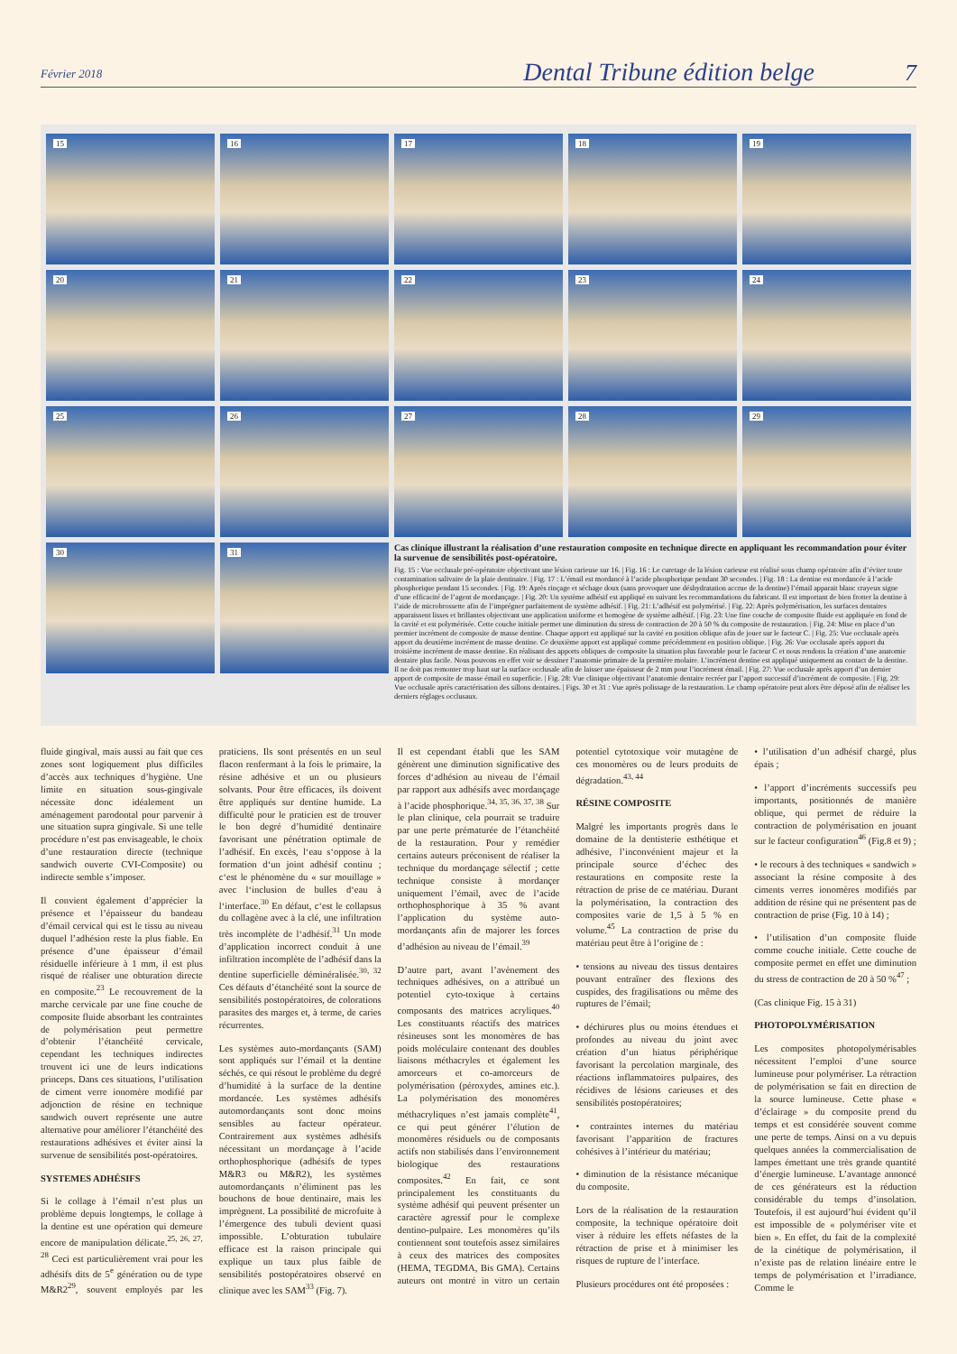Février 2018 Dental Tribune édition belge 7
15
16
17
18
19
20
21
22
23
24
25
26
27
28
29
30
31
Cas clinique illustrant la réalisation d’une restauration composite en technique directe en appliquant les recommandation pour éviter la survenue de sensibilités post-opératoire.
Fig. 15 : Vue occlusale pré-opératoire objectivant une lésion carieuse sur 16. | Fig. 16 : Le curetage de la lésion carieuse est réalisé sous champ opératoire afin d’éviter toute contamination salivaire de la plaie dentinaire. | Fig. 17 : L’émail est mordancé à l’acide phosphorique pendant 30 secondes. | Fig. 18 : La dentine est mordancée à l’acide phosphorique pendant 15 secondes. | Fig. 19: Après rinçage et séchage doux (sans provoquer une déshydratation accrue de la dentine) l’émail apparait blanc crayeux signe d’une efficacité de l’agent de mordançage. | Fig. 20: Un système adhésif est appliqué en suivant les recommandations du fabricant. Il est important de bien frotter la dentine à l’aide de microbrossette afin de l’imprégner parfaitement de système adhésif. | Fig. 21: L’adhésif est polymérisé. | Fig. 22: Après polymérisation, les surfaces dentaires apparaissent lisses et brillantes objectivant une application uniforme et homogène de système adhésif. | Fig. 23: Une fine couche de composite fluide est appliquée en fond de la cavité et est polymérisée. Cette couche initiale permet une diminution du stress de contraction de 20 à 50 % du composite de restauration. | Fig. 24: Mise en place d’un premier incrément de composite de masse dentine. Chaque apport est appliqué sur la cavité en position oblique afin de jouer sur le facteur C. | Fig. 25: Vue occlusale après apport du deuxième incrément de masse dentine. Ce deuxième apport est appliqué comme précédemment en position oblique. | Fig. 26: Vue occlusale après apport du troisième incrément de masse dentine. En réalisant des apports obliques de composite la situation plus favorable pour le facteur C et nous rendons la création d’une anatomie dentaire plus facile. Nous pouvons en effet voir se dessiner l’anatomie primaire de la première molaire. L’incrément dentine est appliqué uniquement au contact de la dentine. Il ne doit pas remonter trop haut sur la surface occlusale afin de laisser une épaisseur de 2 mm pour l’incrément émail. | Fig. 27: Vue occlusale après apport d’un dernier apport de composite de masse émail en superficie. | Fig. 28: Vue clinique objectivant l’anatomie dentaire recréer par l’apport successif d’incrément de composite. | Fig. 29: Vue occlusale après caractérisation des sillons dentaires. | Figs. 30 et 31 : Vue après polissage de la restauration. Le champ opératoire peut alors être déposé afin de réaliser les derniers réglages occlusaux.
fluide gingival, mais aussi au fait que ces zones sont logiquement plus difficiles d’accès aux techniques d’hygiène. Une limite en situation sous-gingivale nécessite donc idéalement un aménagement parodontal pour parvenir à une situation supra gingivale. Si une telle procédure n’est pas envisageable, le choix d’une restauration directe (technique sandwich ouverte CVI-Composite) ou indirecte semble s’imposer.
Il convient également d’apprécier la présence et l’épaisseur du bandeau d’émail cervical qui est le tissu au niveau duquel l’adhésion reste la plus fiable. En présence d’une épaisseur d’émail résiduelle inférieure à 1 mm, il est plus risqué de réaliser une obturation directe en composite.<sup>23</sup> Le recouvrement de la marche cervicale par une fine couche de composite fluide absorbant les contraintes de polymérisation peut permettre d’obtenir l’étanchéité cervicale, cependant les techniques indirectes trouvent ici une de leurs indications princeps. Dans ces situations, l’utilisation de ciment verre ionomère modifié par adjonction de résine en technique sandwich ouvert représente une autre alternative pour améliorer l’étanchéité des restaurations adhésives et éviter ainsi la survenue de sensibilités post-opératoires.
SYSTEMES ADHÉSIFS
Si le collage à l’émail n’est plus un problème depuis longtemps, le collage à la dentine est une opération qui demeure encore de manipulation délicate.<sup>25, 26, 27, 28</sup> Ceci est particulièrement vrai pour les adhésifs dits de 5<sup>e</sup> génération ou de type M&R2<sup>29</sup>, souvent employés par les praticiens. Ils sont présentés en un seul flacon renfermant à la fois le primaire, la résine adhésive et un ou plusieurs solvants. Pour être efficaces, ils doivent être appliqués sur dentine humide. La difficulté pour le praticien est de trouver le bon degré d’humidité dentinaire favorisant une pénétration optimale de l’adhésif. En excès, l‘eau s‘oppose à la formation d‘un joint adhésif continu ; c‘est le phénomène du « sur mouillage » avec l‘inclusion de bulles d‘eau à l‘interface.<sup>30</sup> En défaut, c‘est le collapsus du collagène avec à la clé, une infiltration très incomplète de l‘adhésif.<sup>31</sup> Un mode d’application incorrect conduit à une infiltration incomplète de l’adhésif dans la dentine superficielle déminéralisée.<sup>30, 32</sup> Ces défauts d’étanchéité sont la source de sensibilités postopératoires, de colorations parasites des marges et, à terme, de caries récurrentes.
Les systèmes auto-mordançants (SAM) sont appliqués sur l’émail et la dentine séchés, ce qui résout le problème du degré d’humidité à la surface de la dentine mordancée. Les systèmes adhésifs automordançants sont donc moins sensibles au facteur opérateur. Contrairement aux systèmes adhésifs nécessitant un mordançage à l’acide orthophosphorique (adhésifs de types M&R3 ou M&R2), les systèmes automordançants n’éliminent pas les bouchons de boue dentinaire, mais les imprègnent. La possibilité de microfuite à l’émergence des tubuli devient quasi impossible. L’obturation tubulaire efficace est la raison principale qui explique un taux plus faible de sensibilités postopératoires observé en clinique avec les SAM<sup>33</sup> (Fig. 7).
Il est cependant établi que les SAM génèrent une diminution significative des forces d‘adhésion au niveau de l’émail par rapport aux adhésifs avec mordançage à l’acide phosphorique.<sup>34, 35, 36, 37, 38</sup> Sur le plan clinique, cela pourrait se traduire par une perte prématurée de l’étanchéité de la restauration. Pour y remédier certains auteurs préconisent de réaliser la technique du mordançage sélectif ; cette technique consiste à mordançer uniquement l’émail, avec de l’acide orthophosphorique à 35 % avant l’application du système auto-mordançants afin de majorer les forces d’adhésion au niveau de l’émail.<sup>39</sup>
D’autre part, avant l’avènement des techniques adhésives, on a attribué un potentiel cyto-toxique à certains composants des matrices acryliques.<sup>40</sup> Les constituants réactifs des matrices résineuses sont les monomères de bas poids moléculaire contenant des doubles liaisons méthacryles et également les amorceurs et co-amorceurs de polymérisation (péroxydes, amines etc.). La polymérisation des monomères méthacryliques n’est jamais complète<sup>41</sup>, ce qui peut générer l’élution de monomères résiduels ou de composants actifs non stabilisés dans l’environnement biologique des restaurations composites.<sup>42</sup> En fait, ce sont principalement les constituants du système adhésif qui peuvent présenter un caractère agressif pour le complexe dentino-pulpaire. Les monomères qu’ils contiennent sont toutefois assez similaires à ceux des matrices des composites (HEMA, TEGDMA, Bis GMA). Certains auteurs ont montré in vitro un certain potentiel cytotoxique voir mutagène de ces monomères ou de leurs produits de dégradation.<sup>43, 44</sup>
RÉSINE COMPOSITE
Malgré les importants progrès dans le domaine de la dentisterie esthétique et adhésive, l’inconvénient majeur et la principale source d’échec des restaurations en composite reste la rétraction de prise de ce matériau. Durant la polymérisation, la contraction des composites varie de 1,5 à 5 % en volume.<sup>45</sup> La contraction de prise du matériau peut être à l’origine de :
• tensions au niveau des tissus dentaires pouvant entraîner des flexions des cuspides, des fragilisations ou même des ruptures de l’émail;
• déchirures plus ou moins étendues et profondes au niveau du joint avec création d’un hiatus périphérique favorisant la percolation marginale, des réactions inflammatoires pulpaires, des récidives de lésions carieuses et des sensibilités postopératoires;
• contraintes internes du matériau favorisant l’apparition de fractures cohésives à l’intérieur du matériau;
• diminution de la résistance mécanique du composite.
Lors de la réalisation de la restauration composite, la technique opératoire doit viser à réduire les effets néfastes de la rétraction de prise et à minimiser les risques de rupture de l’interface.
Plusieurs procédures ont été proposées :
• l’utilisation d’un adhésif chargé, plus épais ;
• l’apport d’incréments successifs peu importants, positionnés de manière oblique, qui permet de réduire la contraction de polymérisation en jouant sur le facteur configuration<sup>46</sup> (Fig.8 et 9) ;
• le recours à des techniques « sandwich » associant la résine composite à des ciments verres ionomères modifiés par addition de résine qui ne présentent pas de contraction de prise (Fig. 10 à 14) ;
• l’utilisation d’un composite fluide comme couche initiale. Cette couche de composite permet en effet une diminution du stress de contraction de 20 à 50 %<sup>47</sup> ;
(Cas clinique Fig. 15 à 31)
PHOTOPOLYMÉRISATION
Les composites photopolymérisables nécessitent l’emploi d’une source lumineuse pour polymériser. La rétraction de polymérisation se fait en direction de la source lumineuse. Cette phase « d’éclairage » du composite prend du temps et est considérée souvent comme une perte de temps. Ainsi on a vu depuis quelques années la commercialisation de lampes émettant une très grande quantité d’énergie lumineuse. L’avantage annoncé de ces générateurs est la réduction considérable du temps d’insolation. Toutefois, il est aujourd’hui évident qu’il est impossible de « polymériser vite et bien ». En effet, du fait de la complexité de la cinétique de polymérisation, il n’existe pas de relation linéaire entre le temps de polymérisation et l’irradiance. Comme le